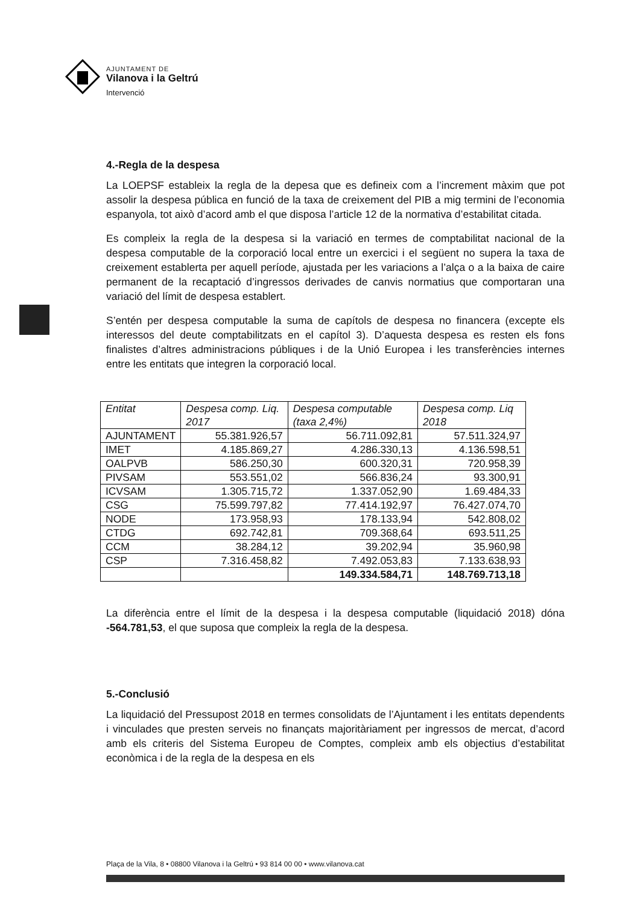AJUNTAMENT DE
Vilanova i la Geltrú
Intervenció
4.-Regla de la despesa
La LOEPSF estableix la regla de la depesa que es defineix com a l’increment màxim que pot assolir la despesa pública en funció de la taxa de creixement del PIB a mig termini de l’economia espanyola, tot això d’acord amb el que disposa l’article 12 de la normativa d’estabilitat citada.
Es compleix la regla de la despesa si la variació en termes de comptabilitat nacional de la despesa computable de la corporació local entre un exercici i el següent no supera la taxa de creixement establerta per aquell període, ajustada per les variacions a l’alça o a la baixa de caire permanent de la recaptació d’ingressos derivades de canvis normatius que comportaran una variació del límit de despesa establert.
S’entén per despesa computable la suma de capítols de despesa no financera (excepte els interessos del deute comptabilitzats en el capítol 3). D’aquesta despesa es resten els fons finalistes d’altres administracions públiques i de la Unió Europea i les transferències internes entre les entitats que integren la corporació local.
| Entitat | Despesa comp. Liq. 2017 | Despesa computable (taxa 2,4%) | Despesa comp. Liq 2018 |
| --- | --- | --- | --- |
| AJUNTAMENT | 55.381.926,57 | 56.711.092,81 | 57.511.324,97 |
| IMET | 4.185.869,27 | 4.286.330,13 | 4.136.598,51 |
| OALPVB | 586.250,30 | 600.320,31 | 720.958,39 |
| PIVSAM | 553.551,02 | 566.836,24 | 93.300,91 |
| ICVSAM | 1.305.715,72 | 1.337.052,90 | 1.69.484,33 |
| CSG | 75.599.797,82 | 77.414.192,97 | 76.427.074,70 |
| NODE | 173.958,93 | 178.133,94 | 542.808,02 |
| CTDG | 692.742,81 | 709.368,64 | 693.511,25 |
| CCM | 38.284,12 | 39.202,94 | 35.960,98 |
| CSP | 7.316.458,82 | 7.492.053,83 | 7.133.638,93 |
| | | 149.334.584,71 | 148.769.713,18 |
La diferència entre el límit de la despesa i la despesa computable (liquidació 2018) dóna -564.781,53, el que suposa que compleix la regla de la despesa.
5.-Conclusió
La liquidació del Pressupost 2018 en termes consolidats de l’Ajuntament i les entitats dependents i vinculades que presten serveis no finançats majoritàriament per ingressos de mercat, d’acord amb els criteris del Sistema Europeu de Comptes, compleix amb els objectius d’estabilitat econòmica i de la regla de la despesa en els
Plaça de la Vila, 8 • 08800 Vilanova i la Geltrú • 93 814 00 00 • www.vilanova.cat